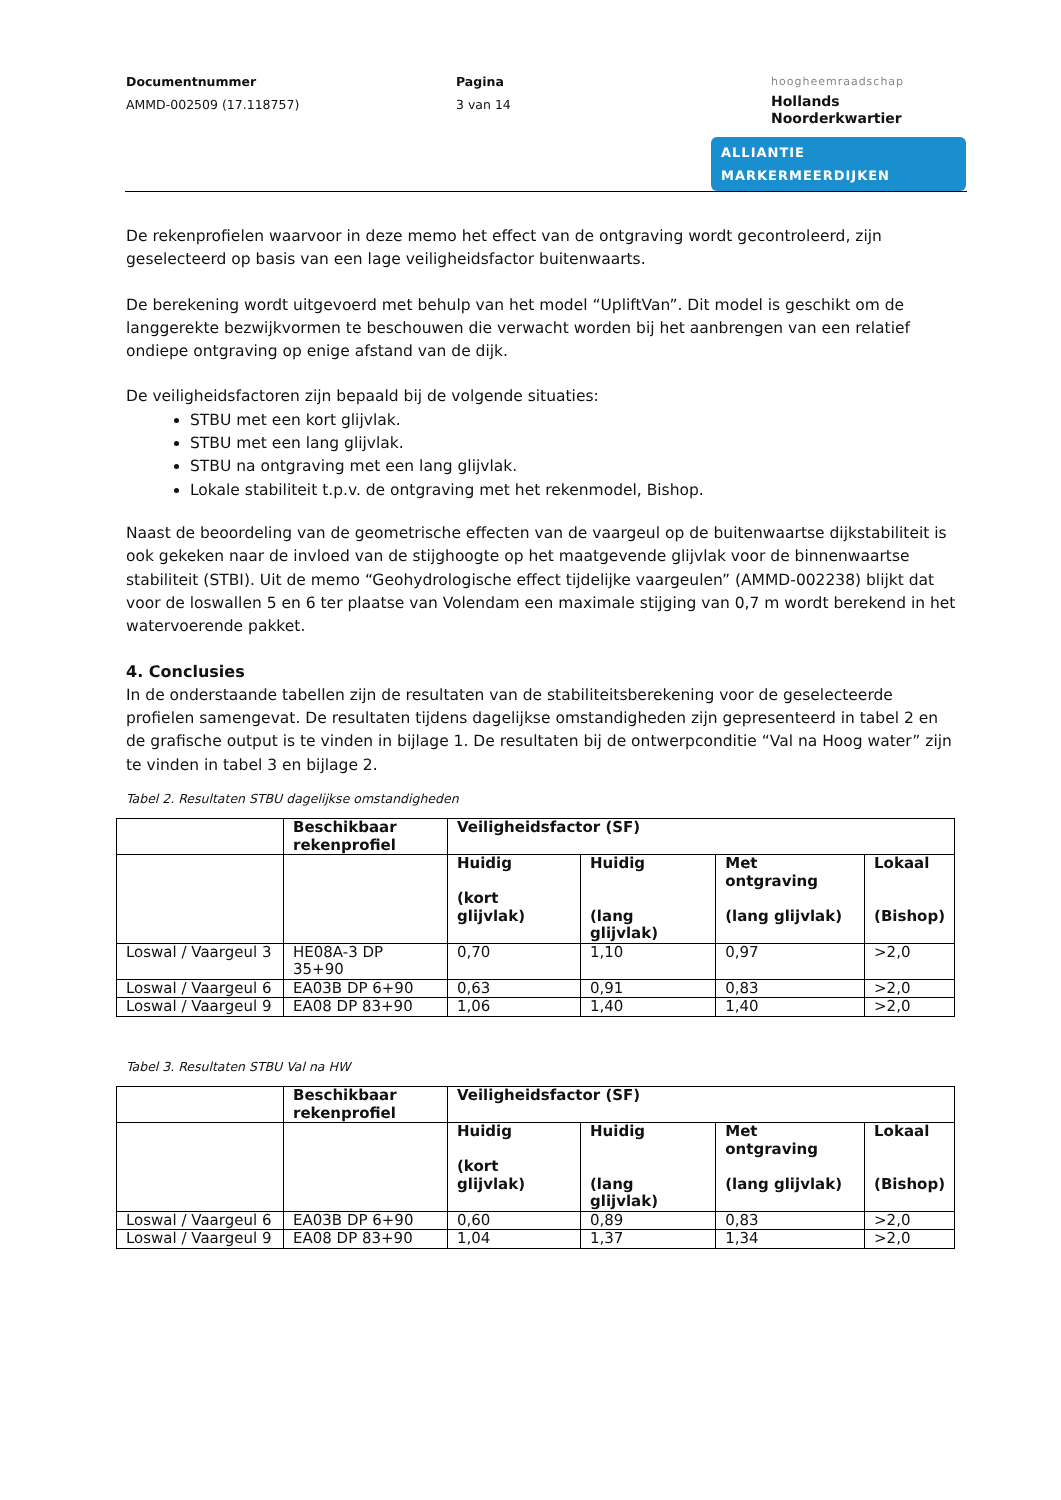Documentnummer
AMMD-002509 (17.118757)
Pagina
3 van 14
hoogheemraadschap
Hollands
Noorderkwartier
ALLIANTIE MARKERMEERDIJKEN
De rekenprofielen waarvoor in deze memo het effect van de ontgraving wordt gecontroleerd, zijn geselecteerd op basis van een lage veiligheidsfactor buitenwaarts.
De berekening wordt uitgevoerd met behulp van het model “UpliftVan”. Dit model is geschikt om de langgerekte bezwijkvormen te beschouwen die verwacht worden bij het aanbrengen van een relatief ondiepe ontgraving op enige afstand van de dijk.
De veiligheidsfactoren zijn bepaald bij de volgende situaties:
STBU met een kort glijvlak.
STBU met een lang glijvlak.
STBU na ontgraving met een lang glijvlak.
Lokale stabiliteit t.p.v. de ontgraving met het rekenmodel, Bishop.
Naast de beoordeling van de geometrische effecten van de vaargeul op de buitenwaartse dijkstabiliteit is ook gekeken naar de invloed van de stijghoogte op het maatgevende glijvlak voor de binnenwaartse stabiliteit (STBI). Uit de memo “Geohydrologische effect tijdelijke vaargeulen” (AMMD-002238) blijkt dat voor de loswallen 5 en 6 ter plaatse van Volendam een maximale stijging van 0,7 m wordt berekend in het watervoerende pakket.
4. Conclusies
In de onderstaande tabellen zijn de resultaten van de stabiliteitsberekening voor de geselecteerde profielen samengevat. De resultaten tijdens dagelijkse omstandigheden zijn gepresenteerd in tabel 2 en de grafische output is te vinden in bijlage 1. De resultaten bij de ontwerpconditie “Val na Hoog water” zijn te vinden in tabel 3 en bijlage 2.
Tabel 2. Resultaten STBU dagelijkse omstandigheden
| | Beschikbaar rekenprofiel | Veiligheidsfactor (SF) | | | |
| --- | --- | --- | --- | --- | --- |
| | | Huidig (kort glijvlak) | Huidig (lang glijvlak) | Met ontgraving (lang glijvlak) | Lokaal (Bishop) |
| Loswal / Vaargeul 3 | HE08A-3 DP 35+90 | 0,70 | 1,10 | 0,97 | >2,0 |
| Loswal / Vaargeul 6 | EA03B DP 6+90 | 0,63 | 0,91 | 0,83 | >2,0 |
| Loswal / Vaargeul 9 | EA08 DP 83+90 | 1,06 | 1,40 | 1,40 | >2,0 |
Tabel 3. Resultaten STBU Val na HW
| | Beschikbaar rekenprofiel | Veiligheidsfactor (SF) | | | |
| --- | --- | --- | --- | --- | --- |
| | | Huidig (kort glijvlak) | Huidig (lang glijvlak) | Met ontgraving (lang glijvlak) | Lokaal (Bishop) |
| Loswal / Vaargeul 6 | EA03B DP 6+90 | 0,60 | 0,89 | 0,83 | >2,0 |
| Loswal / Vaargeul 9 | EA08 DP 83+90 | 1,04 | 1,37 | 1,34 | >2,0 |